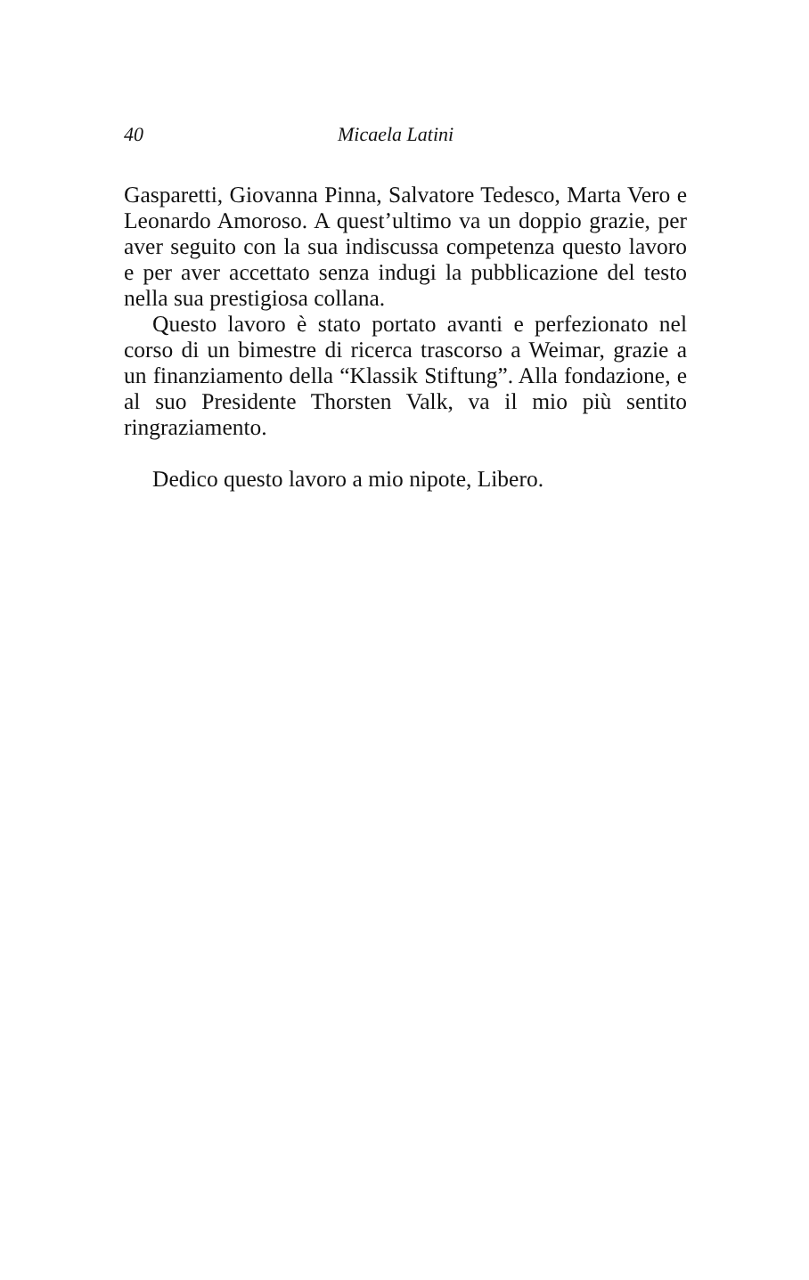40 Micaela Latini
Gasparetti, Giovanna Pinna, Salvatore Tedesco, Marta Vero e Leonardo Amoroso. A quest’ultimo va un doppio grazie, per aver seguito con la sua indiscussa competenza questo lavoro e per aver accettato senza indugi la pubblicazione del testo nella sua prestigiosa collana.
Questo lavoro è stato portato avanti e perfezionato nel corso di un bimestre di ricerca trascorso a Weimar, grazie a un finanziamento della “Klassik Stiftung”. Alla fondazione, e al suo Presidente Thorsten Valk, va il mio più sentito ringraziamento.
Dedico questo lavoro a mio nipote, Libero.